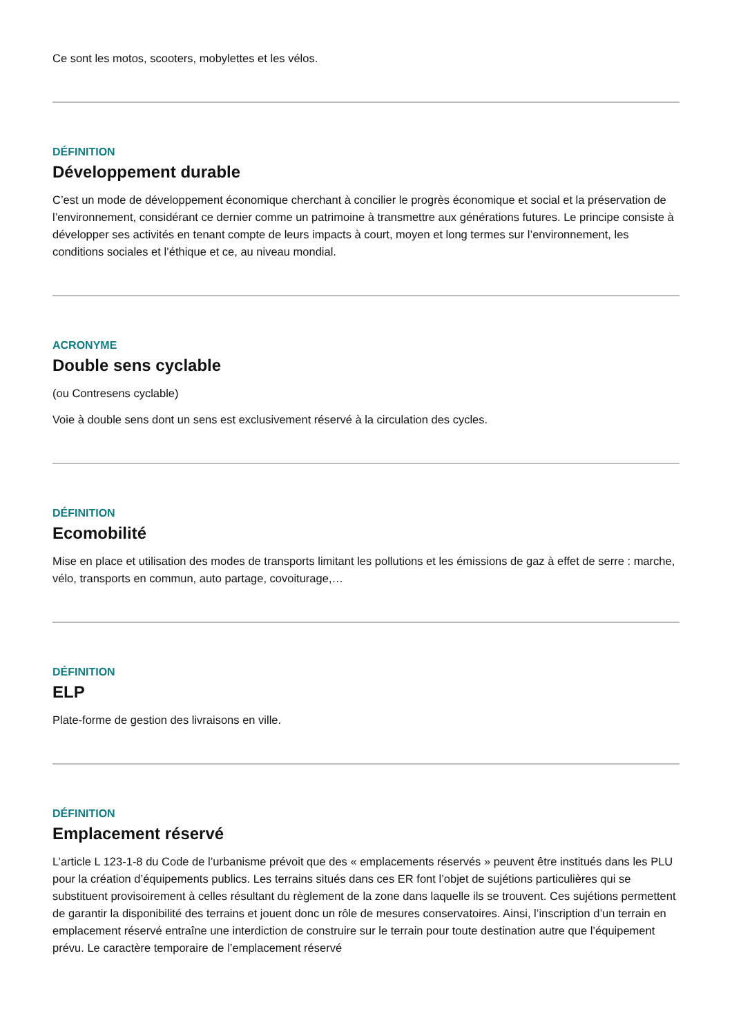Ce sont les motos, scooters, mobylettes et les vélos.
DÉFINITION
Développement durable
C’est un mode de développement économique cherchant à concilier le progrès économique et social et la préservation de l’environnement, considérant ce dernier comme un patrimoine à transmettre aux générations futures. Le principe consiste à développer ses activités en tenant compte de leurs impacts à court, moyen et long termes sur l’environnement, les conditions sociales et l’éthique et ce, au niveau mondial.
ACRONYME
Double sens cyclable
(ou Contresens cyclable)
Voie à double sens dont un sens est exclusivement réservé à la circulation des cycles.
DÉFINITION
Ecomobilité
Mise en place et utilisation des modes de transports limitant les pollutions et les émissions de gaz à effet de serre : marche, vélo, transports en commun, auto partage, covoiturage,…
DÉFINITION
ELP
Plate-forme de gestion des livraisons en ville.
DÉFINITION
Emplacement réservé
L’article L 123-1-8 du Code de l’urbanisme prévoit que des « emplacements réservés » peuvent être institués dans les PLU pour la création d’équipements publics. Les terrains situés dans ces ER font l’objet de sujétions particulières qui se substituent provisoirement à celles résultant du règlement de la zone dans laquelle ils se trouvent. Ces sujétions permettent de garantir la disponibilité des terrains et jouent donc un rôle de mesures conservatoires. Ainsi, l’inscription d’un terrain en emplacement réservé entraîne une interdiction de construire sur le terrain pour toute destination autre que l’équipement prévu. Le caractère temporaire de l’emplacement réservé